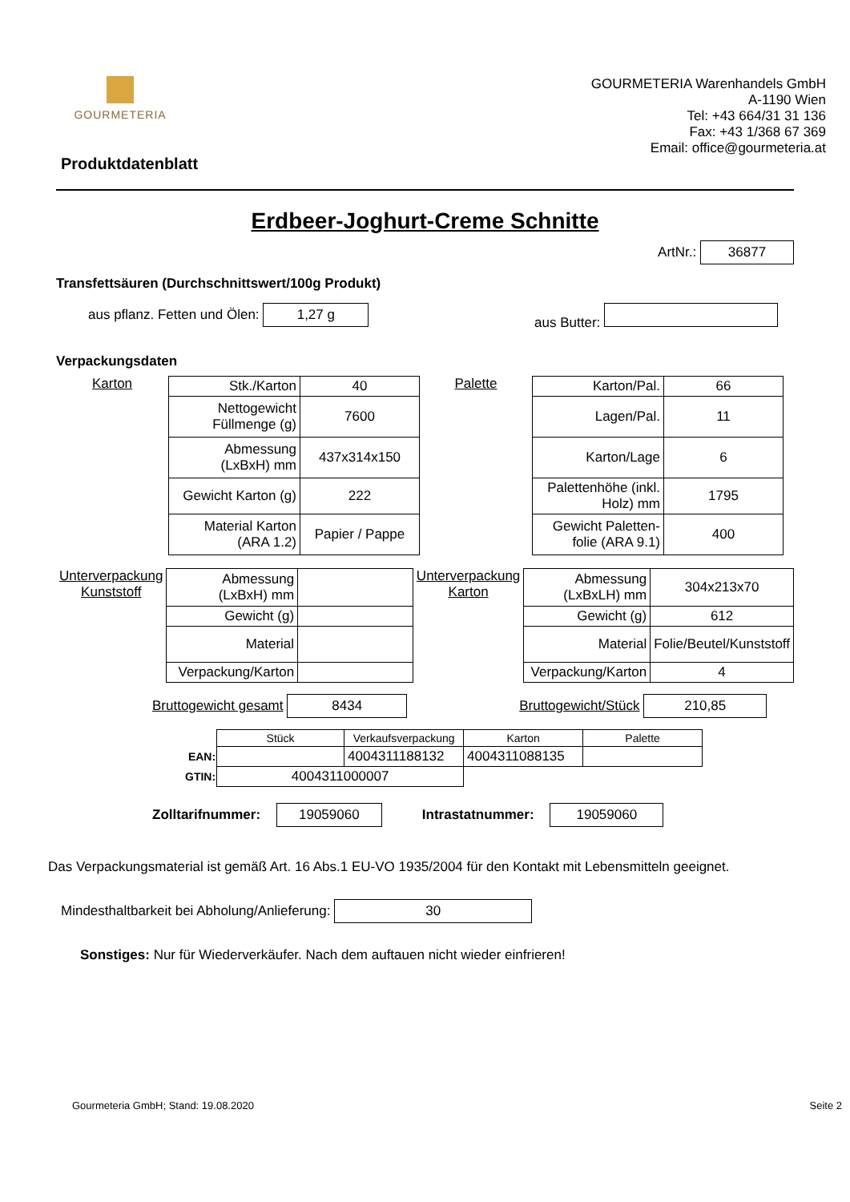GOURMETERIA
Produktdatenblatt
GOURMETERIA Warenhandels GmbH
A-1190 Wien
Tel: +43 664/31 31 136
Fax: +43 1/368 67 369
Email: office@gourmeteria.at
Erdbeer-Joghurt-Creme Schnitte
ArtNr.: 36877
Transfettsäuren (Durchschnittswert/100g Produkt)
aus pflanz. Fetten und Ölen: 1,27 g aus Butter:
Verpackungsdaten
Karton
| Stk./Karton | 40 |
| Nettogewicht Füllmenge (g) | 7600 |
| Abmessung (LxBxH) mm | 437x314x150 |
| Gewicht Karton (g) | 222 |
| Material Karton (ARA 1.2) | Papier / Pappe |
Palette
| Karton/Pal. | 66 |
| Lagen/Pal. | 11 |
| Karton/Lage | 6 |
| Palettenhöhe (inkl. Holz) mm | 1795 |
| Gewicht Paletten-folie (ARA 9.1) | 400 |
Unterverpackung Kunststoff
| Abmessung (LxBxH) mm | |
| Gewicht (g) | |
| Material | |
| Verpackung/Karton | |
Unterverpackung Karton
| Abmessung (LxBxLH) mm | 304x213x70 |
| Gewicht (g) | 612 |
| Material | Folie/Beutel/Kunststoff |
| Verpackung/Karton | 4 |
Bruttogewicht gesamt 8434 Bruttogewicht/Stück 210,85
| | Stück | Verkaufsverpackung | Karton | Palette |
| EAN: | | 4004311188132 | 4004311088135 | |
| GTIN: | 4004311000007 | | | |
Zolltarifnummer: 19059060 Intrastatnummer: 19059060
Das Verpackungsmaterial ist gemäß Art. 16 Abs.1 EU-VO 1935/2004 für den Kontakt mit Lebensmitteln geeignet.
Mindesthaltbarkeit bei Abholung/Anlieferung: 30
Sonstiges: Nur für Wiederverkäufer. Nach dem auftauen nicht wieder einfrieren!
Gourmeteria GmbH; Stand: 19.08.2020 Seite 2